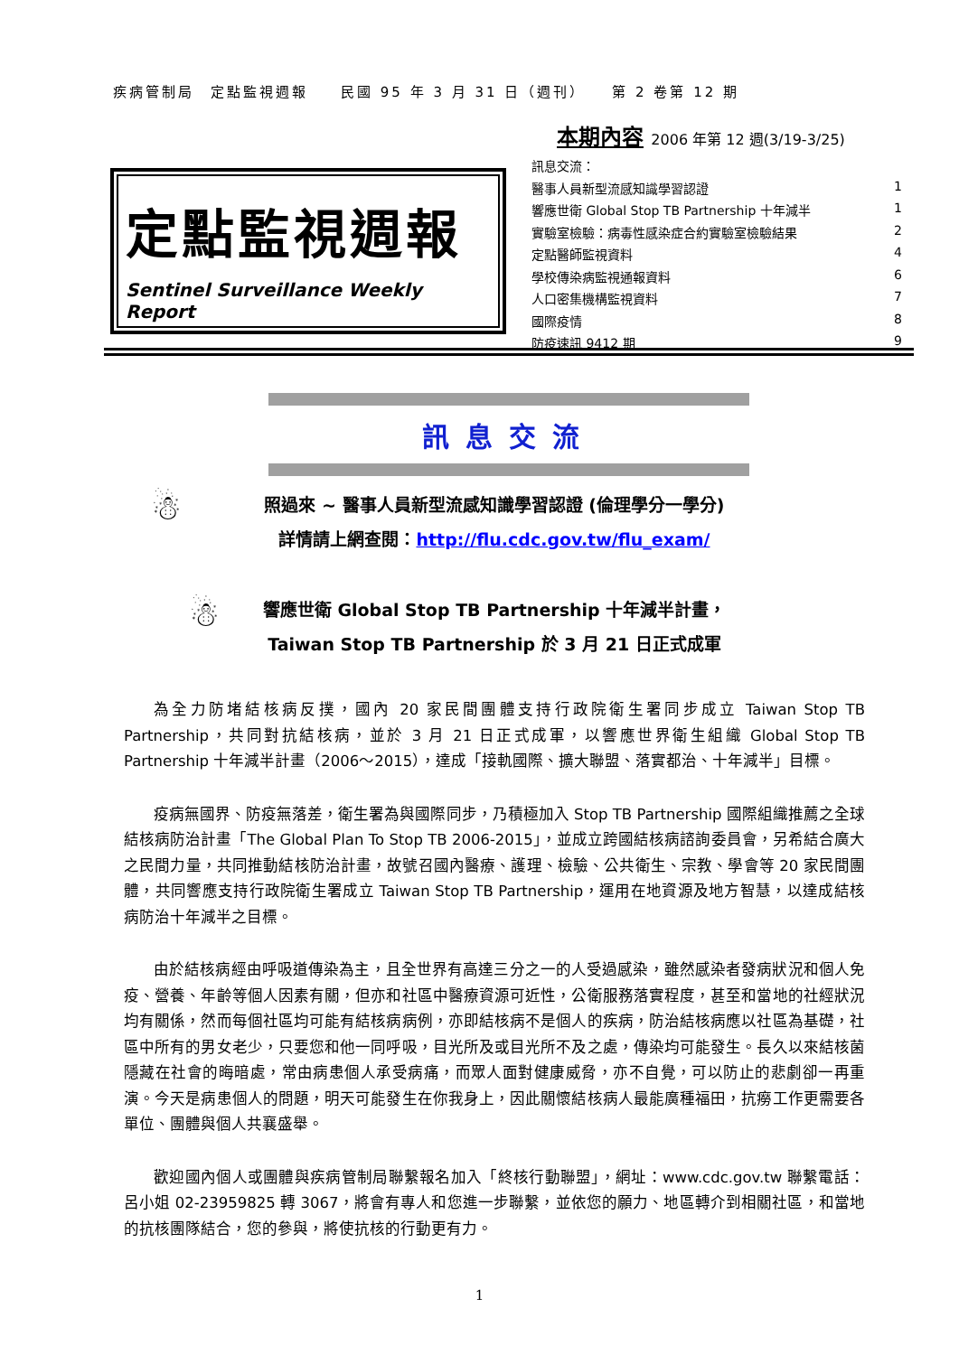疾病管制局　定點監視週報　　民國 95 年 3 月 31 日（週刊）　　第 2 卷第 12 期
定點監視週報
Sentinel Surveillance Weekly Report
本期內容 2006 年第 12 週(3/19-3/25)
訊息交流：
醫事人員新型流感知識學習認證 1
響應世衛 Global Stop TB Partnership 十年減半 1
實驗室檢驗：病毒性感染症合約實驗室檢驗結果 2
定點醫師監視資料 4
學校傳染病監視通報資料 6
人口密集機構監視資料 7
國際疫情 8
防疫速訊 9412 期 9
訊息交流
☃
照過來 ~ 醫事人員新型流感知識學習認證 (倫理學分一學分)
詳情請上網查閱：http://flu.cdc.gov.tw/flu_exam/
☃
響應世衛 Global Stop TB Partnership 十年減半計畫，
Taiwan Stop TB Partnership 於 3 月 21 日正式成軍
為全力防堵結核病反撲，國內 20 家民間團體支持行政院衛生署同步成立 Taiwan Stop TB Partnership，共同對抗結核病，並於 3 月 21 日正式成軍，以響應世界衛生組織 Global Stop TB Partnership 十年減半計畫（2006～2015），達成「接軌國際、擴大聯盟、落實都治、十年減半」目標。
疫病無國界、防疫無落差，衛生署為與國際同步，乃積極加入 Stop TB Partnership 國際組織推薦之全球結核病防治計畫「The Global Plan To Stop TB 2006-2015」，並成立跨國結核病諮詢委員會，另希結合廣大之民間力量，共同推動結核防治計畫，故號召國內醫療、護理、檢驗、公共衛生、宗教、學會等 20 家民間團體，共同響應支持行政院衛生署成立 Taiwan Stop TB Partnership，運用在地資源及地方智慧，以達成結核病防治十年減半之目標。
由於結核病經由呼吸道傳染為主，且全世界有高達三分之一的人受過感染，雖然感染者發病狀況和個人免疫、營養、年齡等個人因素有關，但亦和社區中醫療資源可近性，公衛服務落實程度，甚至和當地的社經狀況均有關係，然而每個社區均可能有結核病病例，亦即結核病不是個人的疾病，防治結核病應以社區為基礎，社區中所有的男女老少，只要您和他一同呼吸，目光所及或目光所不及之處，傳染均可能發生。長久以來結核菌隱藏在社會的晦暗處，常由病患個人承受病痛，而眾人面對健康威脅，亦不自覺，可以防止的悲劇卻一再重演。今天是病患個人的問題，明天可能發生在你我身上，因此關懷結核病人最能廣種福田，抗癆工作更需要各單位、團體與個人共襄盛舉。
歡迎國內個人或團體與疾病管制局聯繫報名加入「終核行動聯盟」，網址：www.cdc.gov.tw 聯繫電話：呂小姐 02-23959825 轉 3067，將會有專人和您進一步聯繫，並依您的願力、地區轉介到相關社區，和當地的抗核團隊結合，您的參與，將使抗核的行動更有力。
1